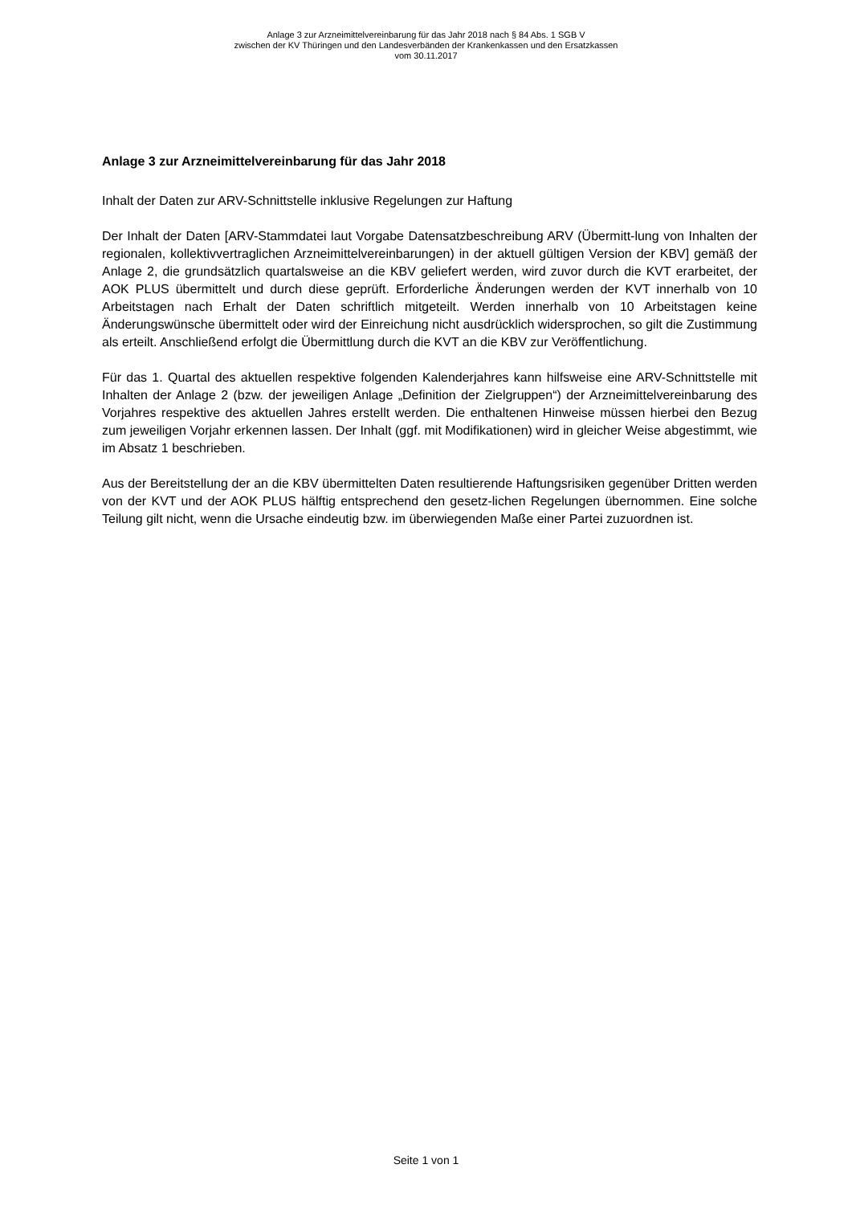Anlage 3 zur Arzneimittelvereinbarung für das Jahr 2018 nach § 84 Abs. 1 SGB V
zwischen der KV Thüringen und den Landesverbänden der Krankenkassen und den Ersatzkassen
vom 30.11.2017
Anlage 3 zur Arzneimittelvereinbarung für das Jahr 2018
Inhalt der Daten zur ARV-Schnittstelle inklusive Regelungen zur Haftung
Der Inhalt der Daten [ARV-Stammdatei laut Vorgabe Datensatzbeschreibung ARV (Übermitt-lung von Inhalten der regionalen, kollektivvertraglichen Arzneimittelvereinbarungen) in der aktuell gültigen Version der KBV] gemäß der Anlage 2, die grundsätzlich quartalsweise an die KBV geliefert werden, wird zuvor durch die KVT erarbeitet, der AOK PLUS übermittelt und durch diese geprüft. Erforderliche Änderungen werden der KVT innerhalb von 10 Arbeitstagen nach Erhalt der Daten schriftlich mitgeteilt. Werden innerhalb von 10 Arbeitstagen keine Änderungswünsche übermittelt oder wird der Einreichung nicht ausdrücklich widersprochen, so gilt die Zustimmung als erteilt. Anschließend erfolgt die Übermittlung durch die KVT an die KBV zur Veröffentlichung.
Für das 1. Quartal des aktuellen respektive folgenden Kalenderjahres kann hilfsweise eine ARV-Schnittstelle mit Inhalten der Anlage 2 (bzw. der jeweiligen Anlage „Definition der Zielgruppen“) der Arzneimittelvereinbarung des Vorjahres respektive des aktuellen Jahres erstellt werden. Die enthaltenen Hinweise müssen hierbei den Bezug zum jeweiligen Vorjahr erkennen lassen. Der Inhalt (ggf. mit Modifikationen) wird in gleicher Weise abgestimmt, wie im Absatz 1 beschrieben.
Aus der Bereitstellung der an die KBV übermittelten Daten resultierende Haftungsrisiken gegenüber Dritten werden von der KVT und der AOK PLUS hälftig entsprechend den gesetz-lichen Regelungen übernommen. Eine solche Teilung gilt nicht, wenn die Ursache eindeutig bzw. im überwiegenden Maße einer Partei zuzuordnen ist.
Seite 1 von 1